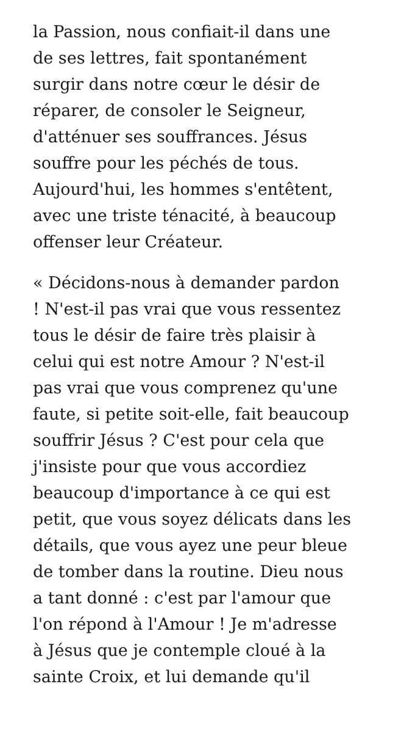la Passion, nous confiait-il dans une
de ses lettres, fait spontanément
surgir dans notre cœur le désir de
réparer, de consoler le Seigneur,
d'atténuer ses souffrances. Jésus
souffre pour les péchés de tous.
Aujourd'hui, les hommes s'entêtent,
avec une triste ténacité, à beaucoup
offenser leur Créateur.
« Décidons-nous à demander pardon
! N'est-il pas vrai que vous ressentez
tous le désir de faire très plaisir à
celui qui est notre Amour ? N'est-il
pas vrai que vous comprenez qu'une
faute, si petite soit-elle, fait beaucoup
souffrir Jésus ? C'est pour cela que
j'insiste pour que vous accordiez
beaucoup d'importance à ce qui est
petit, que vous soyez délicats dans les
détails, que vous ayez une peur bleue
de tomber dans la routine. Dieu nous
a tant donné : c'est par l'amour que
l'on répond à l'Amour ! Je m'adresse
à Jésus que je contemple cloué à la
sainte Croix, et lui demande qu'il